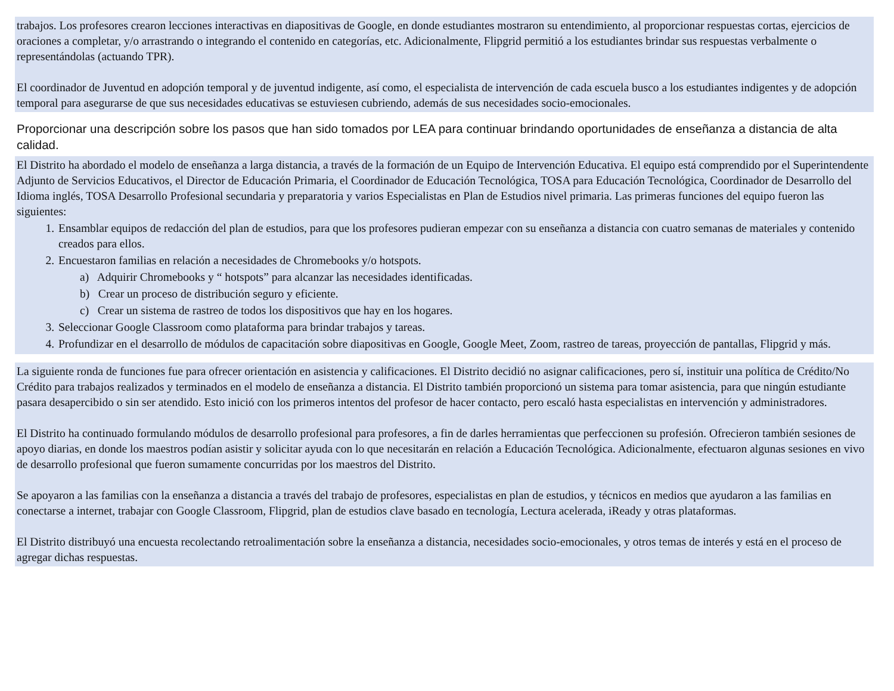trabajos. Los profesores crearon lecciones interactivas en diapositivas de Google, en donde estudiantes mostraron su entendimiento, al proporcionar respuestas cortas, ejercicios de oraciones a completar, y/o arrastrando o integrando el contenido en categorías, etc. Adicionalmente, Flipgrid permitió a los estudiantes brindar sus respuestas verbalmente o representándolas (actuando TPR).
El coordinador de Juventud en adopción temporal y de juventud indigente, así como, el especialista de intervención de cada escuela busco a los estudiantes indigentes y de adopción temporal para asegurarse de que sus necesidades educativas se estuviesen cubriendo, además de sus necesidades socio-emocionales.
Proporcionar una descripción sobre los pasos que han sido tomados por LEA para continuar brindando oportunidades de enseñanza a distancia de alta calidad.
El Distrito ha abordado el modelo de enseñanza a larga distancia, a través de la formación de un Equipo de Intervención Educativa. El equipo está comprendido por el Superintendente Adjunto de Servicios Educativos, el Director de Educación Primaria, el Coordinador de Educación Tecnológica, TOSA para Educación Tecnológica, Coordinador de Desarrollo del Idioma inglés, TOSA Desarrollo Profesional secundaria y preparatoria y varios Especialistas en Plan de Estudios nivel primaria. Las primeras funciones del equipo fueron las siguientes:
1. Ensamblar equipos de redacción del plan de estudios, para que los profesores pudieran empezar con su enseñanza a distancia con cuatro semanas de materiales y contenido creados para ellos.
2. Encuestaron familias en relación a necesidades de Chromebooks y/o hotspots.
a) Adquirir Chromebooks y “ hotspots” para alcanzar las necesidades identificadas.
b) Crear un proceso de distribución seguro y eficiente.
c) Crear un sistema de rastreo de todos los dispositivos que hay en los hogares.
3. Seleccionar Google Classroom como plataforma para brindar trabajos y tareas.
4. Profundizar en el desarrollo de módulos de capacitación sobre diapositivas en Google, Google Meet, Zoom, rastreo de tareas, proyección de pantallas, Flipgrid y más.
La siguiente ronda de funciones fue para ofrecer orientación en asistencia y calificaciones. El Distrito decidió no asignar calificaciones, pero sí, instituir una política de Crédito/No Crédito para trabajos realizados y terminados en el modelo de enseñanza a distancia. El Distrito también proporcionó un sistema para tomar asistencia, para que ningún estudiante pasara desapercibido o sin ser atendido. Esto inició con los primeros intentos del profesor de hacer contacto, pero escaló hasta especialistas en intervención y administradores.
El Distrito ha continuado formulando módulos de desarrollo profesional para profesores, a fin de darles herramientas que perfeccionen su profesión. Ofrecieron también sesiones de apoyo diarias, en donde los maestros podían asistir y solicitar ayuda con lo que necesitarán en relación a Educación Tecnológica. Adicionalmente, efectuaron algunas sesiones en vivo de desarrollo profesional que fueron sumamente concurridas por los maestros del Distrito.
Se apoyaron a las familias con la enseñanza a distancia a través del trabajo de profesores, especialistas en plan de estudios, y técnicos en medios que ayudaron a las familias en conectarse a internet, trabajar con Google Classroom, Flipgrid, plan de estudios clave basado en tecnología, Lectura acelerada, iReady y otras plataformas.
El Distrito distribuyó una encuesta recolectando retroalimentación sobre la enseñanza a distancia, necesidades socio-emocionales, y otros temas de interés y está en el proceso de agregar dichas respuestas.